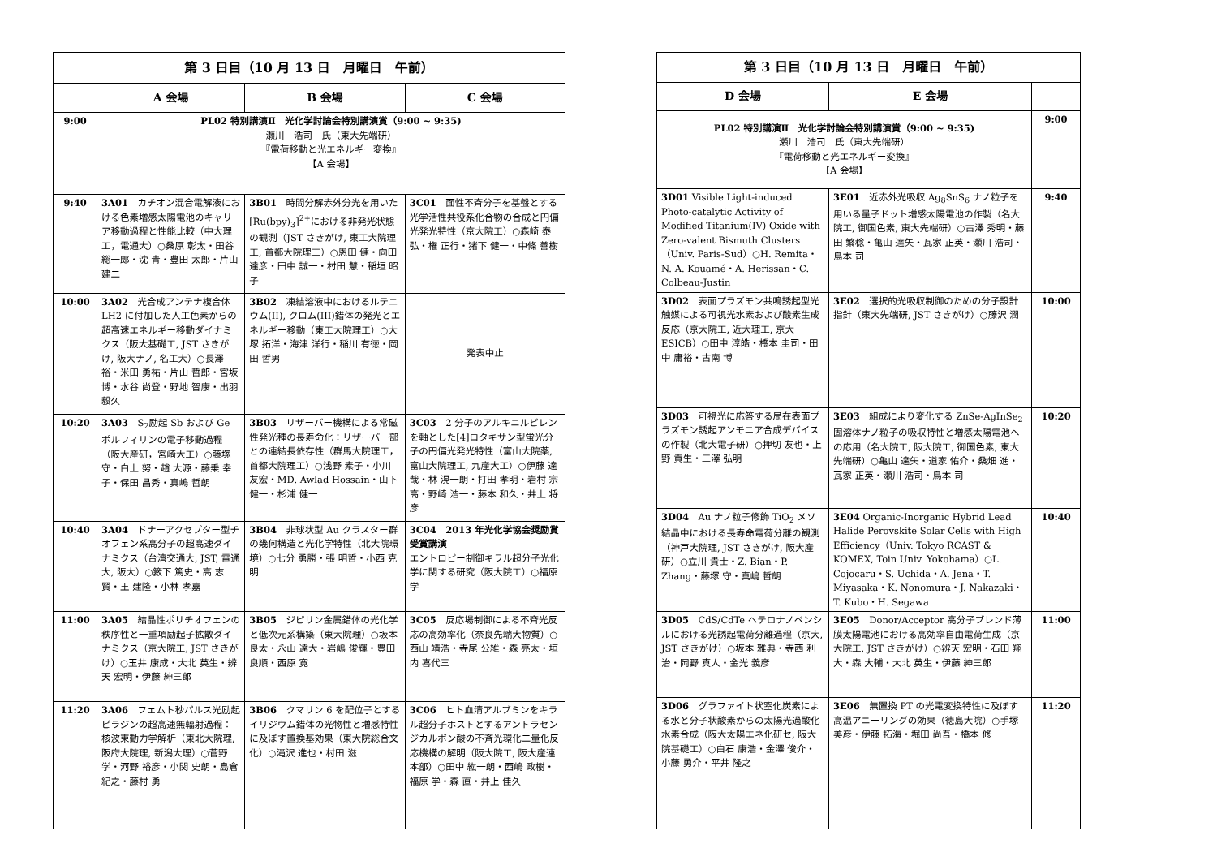| 第 3 日目（10 月 13 日 月曜日 午前） | | | |
| --- | --- | --- | --- |
| | A 会場 | B 会場 | C 会場 |
| 9:00 | PL02 特別講演Ⅱ 光化学討論会特別講演賞（9:00 ~ 9:35) 瀬川 浩司 氏（東大先端研） 『電荷移動と光エネルギー変換』 【A 会場】 | | |
| 9:40 | 3A01 カチオン混合電解液における色素増感太陽電池のキャリア移動過程と性能比較（中大理工，電通大）○桑原 彰太・田谷 総一郎・沈 青・豊田 太郎・片山 建二 | 3B01 時間分解赤外分光を用いた[Ru(bpy)<sub>3</sub>]<sup>2+</sup>における非発光状態の観測（JST さきがけ, 東工大院理工, 首都大院理工）○恩田 健・向田 達彦・田中 誠一・村田 慧・稲垣 昭子 | 3C01 面性不斉分子を基盤とする光学活性共役系化合物の合成と円偏光発光特性（京大院工）○森崎 泰弘・権 正行・猪下 健一・中條 善樹 |
| 10:00 | 3A02 光合成アンテナ複合体 LH2 に付加した人工色素からの超高速エネルギー移動ダイナミクス（阪大基礎工, JST さきがけ, 阪大ナノ, 名工大）○長澤 裕・米田 勇祐・片山 哲郎・宮坂 博・水谷 尚登・野地 智康・出羽 毅久 | 3B02 凍結溶液中におけるルテニウム(II), クロム(III)錯体の発光とエネルギー移動（東工大院理工）○大塚 拓洋・海津 洋行・稲川 有徳・岡田 哲男 | 発表中止 |
| 10:20 | 3A03 S<sub>2</sub>励起 Sb および Ge ポルフィリンの電子移動過程（阪大産研，宮崎大工）○藤塚 守・白上 努・趙 大源・藤乗 幸子・保田 昌秀・真嶋 哲朗 | 3B03 リザーバー機構による常磁性発光種の長寿命化：リザーバー部との連結長依存性（群馬大院理工，首都大院理工）○浅野 素子・小川 友宏・MD. Awlad Hossain・山下 健一・杉浦 健一 | 3C03 2 分子のアルキニルピレンを軸とした[4]ロタキサン型蛍光分子の円偏光発光特性（富山大院薬, 富山大院理工, 九産大工）○伊藤 達哉・林 滉一朗・打田 孝明・岩村 宗高・野崎 浩一・藤本 和久・井上 将彦 |
| 10:40 | 3A04 ドナーアクセプター型チオフェン系高分子の超高速ダイナミクス（台湾交通大, JST, 電通大, 阪大）○籔下 篤史・高 志賢・王 建隆・小林 孝嘉 | 3B04 非球状型 Au クラスター群の幾何構造と光化学特性（北大院環境）○七分 勇勝・張 明哲・小西 克明 | 3C04 2013 年光化学協会奨励賞受賞講演 エントロピー制御キラル超分子光化学に関する研究（阪大院工）○福原 学 |
| 11:00 | 3A05 結晶性ポリチオフェンの秩序性と一重項励起子拡散ダイナミクス（京大院工, JST さきがけ）○玉井 康成・大北 英生・辨天 宏明・伊藤 紳三郎 | 3B05 ジピリン金属錯体の光化学と低次元系構築（東大院理）○坂本 良太・永山 達大・岩嶋 俊輝・豊田 良順・西原 寛 | 3C05 反応場制御による不斉光反応の高効率化（奈良先端大物質）○西山 靖浩・寺尾 公維・森 亮太・垣内 喜代三 |
| 11:20 | 3A06 フェムト秒パルス光励起ピラジンの超高速無輻射過程：核波束動力学解析（東北大院理, 阪府大院理, 新潟大理）○菅野 学・河野 裕彦・小関 史朗・島倉 紀之・藤村 勇一 | 3B06 クマリン 6 を配位子とするイリジウム錯体の光物性と増感特性に及ぼす置換基効果（東大院総合文化）○滝沢 進也・村田 滋 | 3C06 ヒト血清アルブミンをキラル超分子ホストとするアントラセンジカルボン酸の不斉光環化二量化反応機構の解明（阪大院工, 阪大産連本部）○田中 紘一朗・西嶋 政樹・福原 学・森 直・井上 佳久 |
| 第 3 日目（10 月 13 日 月曜日 午前） | | |
| --- | --- | --- |
| D 会場 | E 会場 | |
| PL02 特別講演Ⅱ 光化学討論会特別講演賞（9:00 ~ 9:35) 瀬川 浩司 氏（東大先端研） 『電荷移動と光エネルギー変換』 【A 会場】 | | 9:00 |
| 3D01 Visible Light-induced Photo-catalytic Activity of Modified Titanium(IV) Oxide with Zero-valent Bismuth Clusters（Univ. Paris-Sud）○H. Remita・N. A. Kouamé・A. Herissan・C. Colbeau-Justin | 3E01 近赤外光吸収 Ag<sub>8</sub>SnS<sub>6</sub> ナノ粒子を用いる量子ドット増感太陽電池の作製（名大院工, 御国色素, 東大先端研）○古澤 秀明・藤田 繁稔・亀山 達矢・瓦家 正英・瀬川 浩司・鳥本 司 | 9:40 |
| 3D02 表面プラズモン共鳴誘起型光触媒による可視光水素および酸素生成反応（京大院工, 近大理工, 京大 ESICB）○田中 淳皓・橋本 圭司・田中 庸裕・古南 博 | 3E02 選択的光吸収制御のための分子設計指針（東大先端研, JST さきがけ）○藤沢 潤一 | 10:00 |
| 3D03 可視光に応答する局在表面プラズモン誘起アンモニア合成デバイスの作製（北大電子研）○押切 友也・上野 貢生・三澤 弘明 | 3E03 組成により変化する ZnSe-AgInSe<sub>2</sub> 固溶体ナノ粒子の吸収特性と増感太陽電池への応用（名大院工, 阪大院工, 御国色素, 東大先端研）○亀山 達矢・道家 佑介・桑畑 進・瓦家 正英・瀬川 浩司・鳥本 司 | 10:20 |
| 3D04 Au ナノ粒子修飾 TiO<sub>2</sub> メソ結晶中における長寿命電荷分離の観測（神戸大院理, JST さきがけ, 阪大産研）○立川 貴士・Z. Bian・P. Zhang・藤塚 守・真嶋 哲朗 | 3E04 Organic-Inorganic Hybrid Lead Halide Perovskite Solar Cells with High Efficiency（Univ. Tokyo RCAST & KOMEX, Toin Univ. Yokohama）○L. Cojocaru・S. Uchida・A. Jena・T. Miyasaka・K. Nonomura・J. Nakazaki・T. Kubo・H. Segawa | 10:40 |
| 3D05 CdS/CdTe ヘテロナノペンシルにおける光誘起電荷分離過程（京大, JST さきがけ）○坂本 雅典・寺西 利治・岡野 真人・金光 義彦 | 3E05 Donor/Acceptor 高分子ブレンド薄膜太陽電池における高効率自由電荷生成（京大院工, JST さきがけ）○辨天 宏明・石田 翔大・森 大輔・大北 英生・伊藤 紳三郎 | 11:00 |
| 3D06 グラファイト状窒化炭素による水と分子状酸素からの太陽光過酸化水素合成（阪大太陽エネ化研セ, 阪大院基礎工）○白石 康浩・金澤 俊介・小藤 勇介・平井 隆之 | 3E06 無置換 PT の光電変換特性に及ぼす高温アニーリングの効果（徳島大院）○手塚 美彦・伊藤 拓海・堀田 尚吾・橋本 修一 | 11:20 |